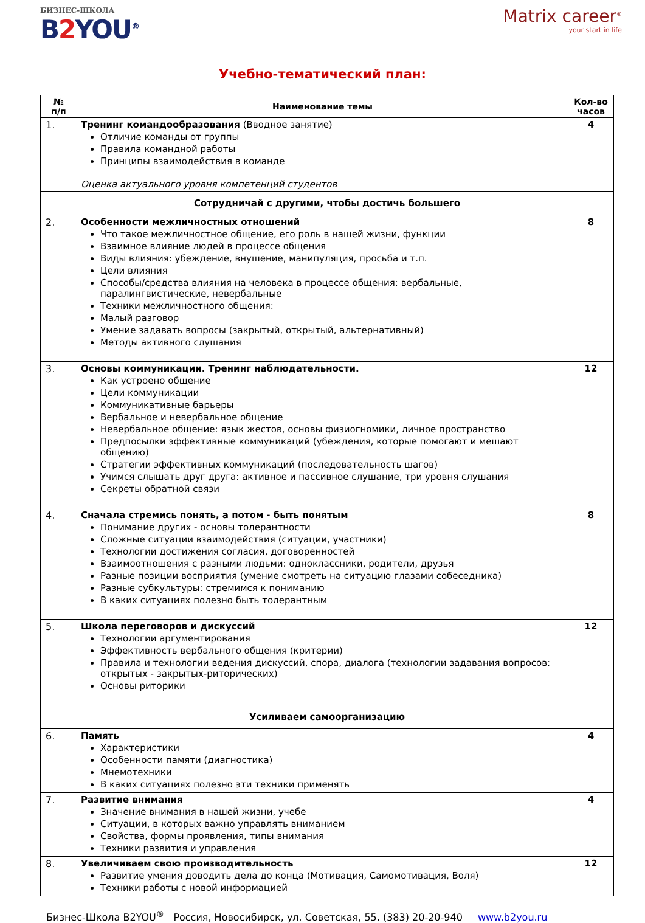БИЗНЕС-ШКОЛА
B2 YOU<sup>®</sup>
Matrix career<sup>®</sup>
your start in life
Учебно-тематический план:
| № п/п | Наименование темы | Кол-во часов |
| --- | --- | --- |
| 1. | Тренинг командообразования (Вводное занятие) Отличие команды от группы Правила командной работы Принципы взаимодействия в команде Оценка актуального уровня компетенций студентов | 4 |
| Сотрудничай с другими, чтобы достичь большего | | |
| 2. | Особенности межличностных отношений Что такое межличностное общение, его роль в нашей жизни, функции Взаимное влияние людей в процессе общения Виды влияния: убеждение, внушение, манипуляция, просьба и т.п. Цели влияния Способы/средства влияния на человека в процессе общения: вербальные, паралингвистические, невербальные Техники межличностного общения: Малый разговор Умение задавать вопросы (закрытый, открытый, альтернативный) Методы активного слушания | 8 |
| 3. | Основы коммуникации. Тренинг наблюдательности. Как устроено общение Цели коммуникации Коммуникативные барьеры Вербальное и невербальное общение Невербальное общение: язык жестов, основы физиогномики, личное пространство Предпосылки эффективные коммуникаций (убеждения, которые помогают и мешают общению) Стратегии эффективных коммуникаций (последовательность шагов) Учимся слышать друг друга: активное и пассивное слушание, три уровня слушания Секреты обратной связи | 12 |
| 4. | Сначала стремись понять, а потом - быть понятым Понимание других - основы толерантности Сложные ситуации взаимодействия (ситуации, участники) Технологии достижения согласия, договоренностей Взаимоотношения с разными людьми: одноклассники, родители, друзья Разные позиции восприятия (умение смотреть на ситуацию глазами собеседника) Разные субкультуры: стремимся к пониманию В каких ситуациях полезно быть толерантным | 8 |
| 5. | Школа переговоров и дискуссий Технологии аргументирования Эффективность вербального общения (критерии) Правила и технологии ведения дискуссий, спора, диалога (технологии задавания вопросов: открытых - закрытых-риторических) Основы риторики | 12 |
| Усиливаем самоорганизацию | | |
| 6. | Память Характеристики Особенности памяти (диагностика) Мнемотехники В каких ситуациях полезно эти техники применять | 4 |
| 7. | Развитие внимания Значение внимания в нашей жизни, учебе Ситуации, в которых важно управлять вниманием Свойства, формы проявления, типы внимания Техники развития и управления | 4 |
| 8. | Увеличиваем свою производительность Развитие умения доводить дела до конца (Мотивация, Самомотивация, Воля) Техники работы с новой информацией | 12 |
Бизнес-Школа B2YOU<sup>®</sup> Россия, Новосибирск, ул. Советская, 55. (383) 20-20-940 www.b2you.ru